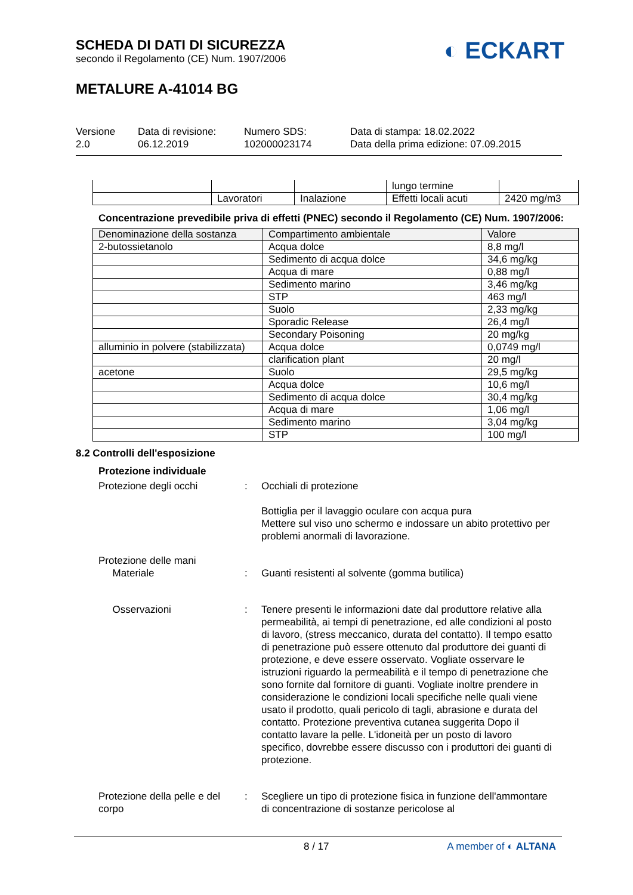SCHEDA DI DATI DI SICUREZZA
secondo il Regolamento (CE) Num. 1907/2006
◐ ECKART
METALURE A-41014 BG
Versione
2.0
Data di revisione:
06.12.2019
Numero SDS:
102000023174
Data di stampa: 18.02.2022
Data della prima edizione: 07.09.2015
| | | | lungo termine | |
| | Lavoratori | Inalazione | Effetti locali acuti | 2420 mg/m3 |
Concentrazione prevedibile priva di effetti (PNEC) secondo il Regolamento (CE) Num. 1907/2006:
| Denominazione della sostanza | Compartimento ambientale | Valore |
| --- | --- | --- |
| 2-butossietanolo | Acqua dolce | 8,8 mg/l |
| | Sedimento di acqua dolce | 34,6 mg/kg |
| | Acqua di mare | 0,88 mg/l |
| | Sedimento marino | 3,46 mg/kg |
| | STP | 463 mg/l |
| | Suolo | 2,33 mg/kg |
| | Sporadic Release | 26,4 mg/l |
| | Secondary Poisoning | 20 mg/kg |
| alluminio in polvere (stabilizzata) | Acqua dolce | 0,0749 mg/l |
| | clarification plant | 20 mg/l |
| acetone | Suolo | 29,5 mg/kg |
| | Acqua dolce | 10,6 mg/l |
| | Sedimento di acqua dolce | 30,4 mg/kg |
| | Acqua di mare | 1,06 mg/l |
| | Sedimento marino | 3,04 mg/kg |
| | STP | 100 mg/l |
8.2 Controlli dell'esposizione
Protezione individuale
Protezione degli occhi : Occhiali di protezione
Bottiglia per il lavaggio oculare con acqua pura
Mettere sul viso uno schermo e indossare un abito protettivo per problemi anormali di lavorazione.
Protezione delle mani
Materiale
:
Guanti resistenti al solvente (gomma butilica)
Osservazioni : Tenere presenti le informazioni date dal produttore relative alla permeabilità, ai tempi di penetrazione, ed alle condizioni al posto di lavoro, (stress meccanico, durata del contatto). Il tempo esatto di penetrazione può essere ottenuto dal produttore dei guanti di protezione, e deve essere osservato. Vogliate osservare le istruzioni riguardo la permeabilità e il tempo di penetrazione che sono fornite dal fornitore di guanti. Vogliate inoltre prendere in considerazione le condizioni locali specifiche nelle quali viene usato il prodotto, quali pericolo di tagli, abrasione e durata del contatto. Protezione preventiva cutanea suggerita Dopo il contatto lavare la pelle. L'idoneità per un posto di lavoro specifico, dovrebbe essere discusso con i produttori dei guanti di protezione.
Protezione della pelle e del corpo
: Scegliere un tipo di protezione fisica in funzione dell'ammontare di concentrazione di sostanze pericolose al
8 / 17 A member of ◐ ALTANA